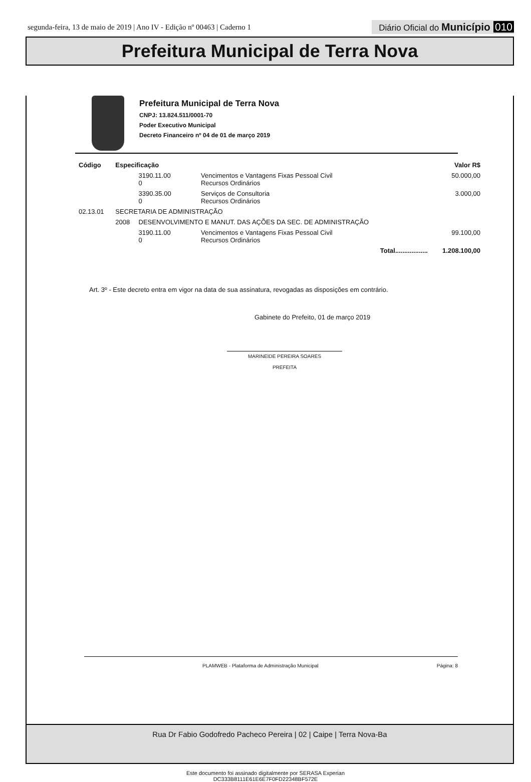segunda-feira, 13 de maio de 2019 | Ano IV - Edição nº 00463 | Caderno 1
Diário Oficial do Município 010
Prefeitura Municipal de Terra Nova
Prefeitura Municipal de Terra Nova
CNPJ: 13.824.511/0001-70
Poder Executivo Municipal
Decreto Financeiro nº 04 de 01 de março 2019
| Código | Especificação | | | Valor R$ |
| --- | --- | --- | --- | --- |
| | | 3190.11.00 0 | Vencimentos e Vantagens Fixas Pessoal Civil Recursos Ordinários | 50.000,00 |
| | | 3390.35.00 0 | Serviços de Consultoria Recursos Ordinários | 3.000,00 |
| 02.13.01 | SECRETARIA DE ADMINISTRAÇÃO | | | |
| | 2008 | DESENVOLVIMENTO E MANUT. DAS AÇÕES DA SEC. DE ADMINISTRAÇÃO | | |
| | | 3190.11.00 0 | Vencimentos e Vantagens Fixas Pessoal Civil Recursos Ordinários | 99.100,00 |
| Total.................. | | | | 1.208.100,00 |
Art. 3º - Este decreto entra em vigor na data de sua assinatura, revogadas as disposições em contrário.
Gabinete do Prefeito, 01 de março 2019
MARINEIDE PEREIRA SOARES
PREFEITA
PLAMWEB - Plataforma de Administração Municipal Página: 8
Rua Dr Fabio Godofredo Pacheco Pereira | 02 | Caipe | Terra Nova-Ba
Este documento foi assinado digitalmente por SERASA Experian
DC333B8111E61E6E7F0FD22348BF572E